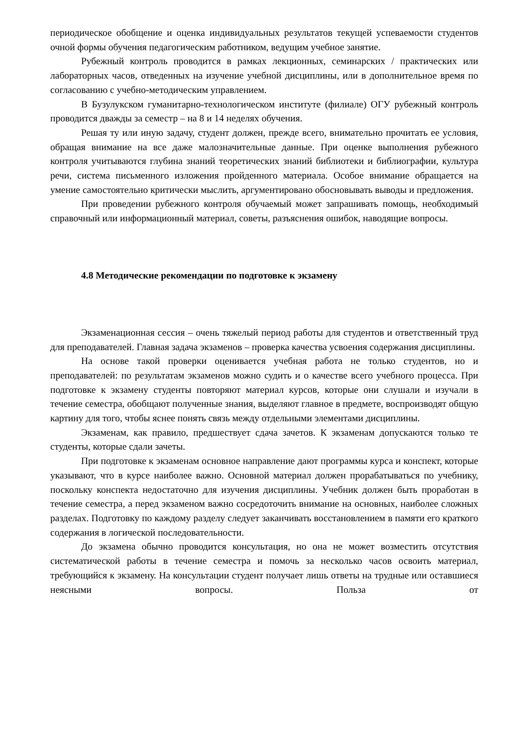периодическое обобщение и оценка индивидуальных результатов текущей успеваемости студентов очной формы обучения педагогическим работником, ведущим учебное занятие.
Рубежный контроль проводится в рамках лекционных, семинарских / практических или лабораторных часов, отведенных на изучение учебной дисциплины, или в дополнительное время по согласованию с учебно-методическим управлением.
В Бузулукском гуманитарно-технологическом институте (филиале) ОГУ рубежный контроль проводится дважды за семестр – на 8 и 14 неделях обучения.
Решая ту или иную задачу, студент должен, прежде всего, внимательно прочитать ее условия, обращая внимание на все даже малозначительные данные. При оценке выполнения рубежного контроля учитываются глубина знаний теоретических знаний библиотеки и библиографии, культура речи, система письменного изложения пройденного материала. Особое внимание обращается на умение самостоятельно критически мыслить, аргументировано обосновывать выводы и предложения.
При проведении рубежного контроля обучаемый может запрашивать помощь, необходимый справочный или информационный материал, советы, разъяснения ошибок, наводящие вопросы.
4.8 Методические рекомендации по подготовке к экзамену
Экзаменационная сессия – очень тяжелый период работы для студентов и ответственный труд для преподавателей. Главная задача экзаменов – проверка качества усвоения содержания дисциплины.
На основе такой проверки оценивается учебная работа не только студентов, но и преподавателей: по результатам экзаменов можно судить и о качестве всего учебного процесса. При подготовке к экзамену студенты повторяют материал курсов, которые они слушали и изучали в течение семестра, обобщают полученные знания, выделяют главное в предмете, воспроизводят общую картину для того, чтобы яснее понять связь между отдельными элементами дисциплины.
Экзаменам, как правило, предшествует сдача зачетов. К экзаменам допускаются только те студенты, которые сдали зачеты.
При подготовке к экзаменам основное направление дают программы курса и конспект, которые указывают, что в курсе наиболее важно. Основной материал должен прорабатываться по учебнику, поскольку конспекта недостаточно для изучения дисциплины. Учебник должен быть проработан в течение семестра, а перед экзаменом важно сосредоточить внимание на основных, наиболее сложных разделах. Подготовку по каждому разделу следует заканчивать восстановлением в памяти его краткого содержания в логической последовательности.
До экзамена обычно проводится консультация, но она не может возместить отсутствия систематической работы в течение семестра и помочь за несколько часов освоить материал, требующийся к экзамену. На консультации студент получает лишь ответы на трудные или оставшиеся неясными вопросы. Польза от